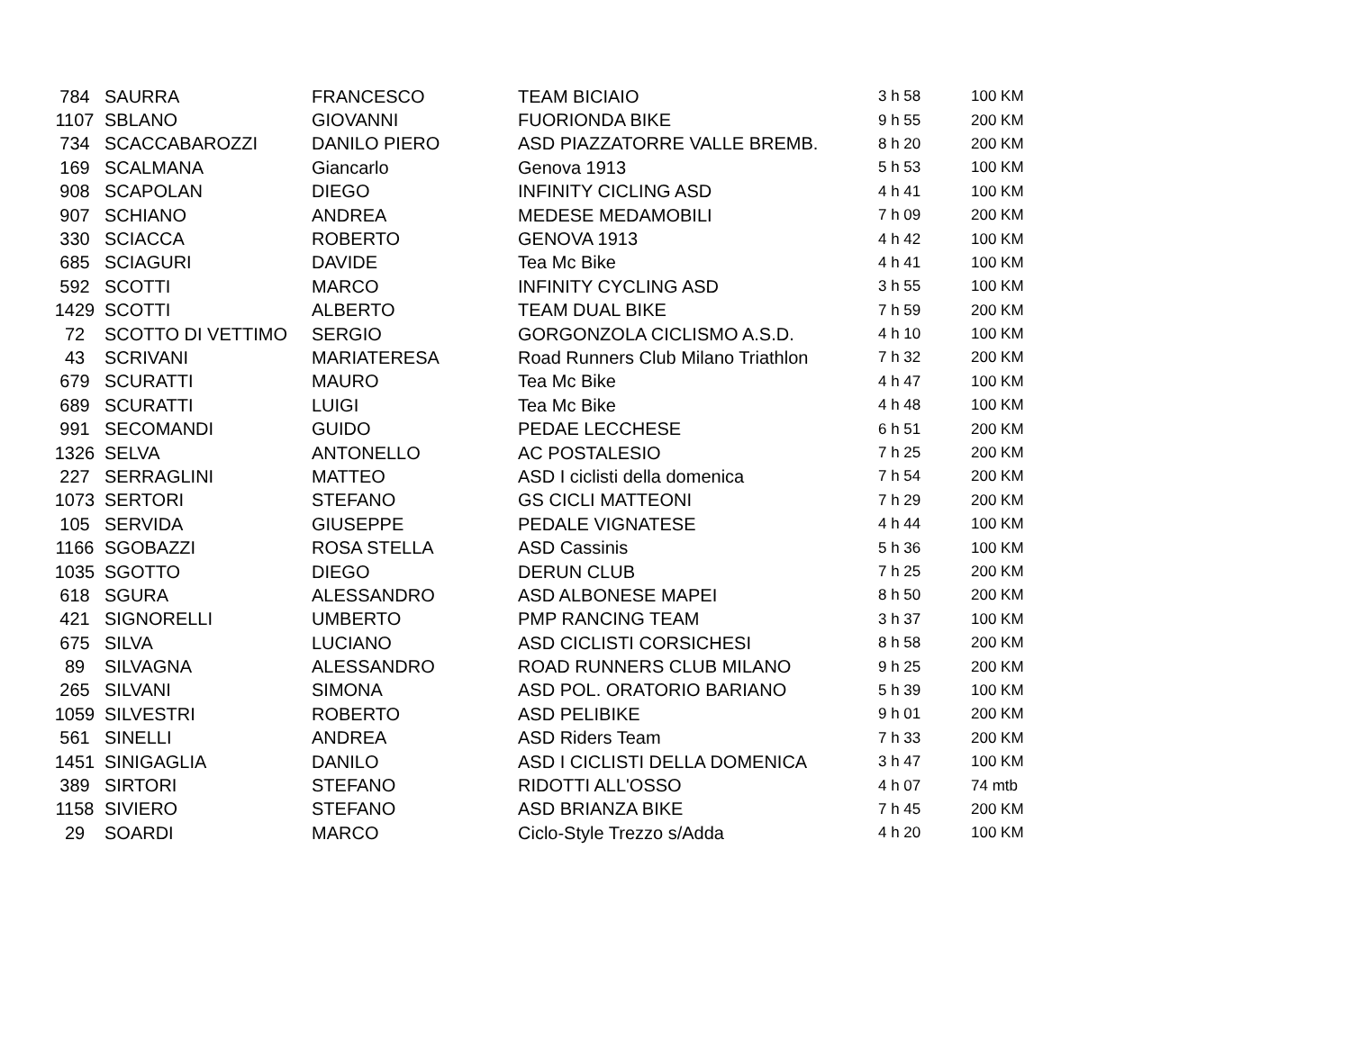| 784 | SAURRA | FRANCESCO | TEAM BICIAIO | 3 h 58 | 100 KM |
| 1107 | SBLANO | GIOVANNI | FUORIONDA BIKE | 9 h 55 | 200 KM |
| 734 | SCACCABAROZZI | DANILO PIERO | ASD PIAZZATORRE VALLE BREMB. | 8 h 20 | 200 KM |
| 169 | SCALMANA | Giancarlo | Genova 1913 | 5 h 53 | 100 KM |
| 908 | SCAPOLAN | DIEGO | INFINITY CICLING ASD | 4 h 41 | 100 KM |
| 907 | SCHIANO | ANDREA | MEDESE MEDAMOBILI | 7 h 09 | 200 KM |
| 330 | SCIACCA | ROBERTO | GENOVA 1913 | 4 h 42 | 100 KM |
| 685 | SCIAGURI | DAVIDE | Tea Mc Bike | 4 h 41 | 100 KM |
| 592 | SCOTTI | MARCO | INFINITY CYCLING ASD | 3 h 55 | 100 KM |
| 1429 | SCOTTI | ALBERTO | TEAM DUAL BIKE | 7 h 59 | 200 KM |
| 72 | SCOTTO DI VETTIMO | SERGIO | GORGONZOLA CICLISMO A.S.D. | 4 h 10 | 100 KM |
| 43 | SCRIVANI | MARIATERESA | Road Runners Club Milano Triathlon | 7 h 32 | 200 KM |
| 679 | SCURATTI | MAURO | Tea Mc Bike | 4 h 47 | 100 KM |
| 689 | SCURATTI | LUIGI | Tea Mc Bike | 4 h 48 | 100 KM |
| 991 | SECOMANDI | GUIDO | PEDAE LECCHESE | 6 h 51 | 200 KM |
| 1326 | SELVA | ANTONELLO | AC POSTALESIO | 7 h 25 | 200 KM |
| 227 | SERRAGLINI | MATTEO | ASD I ciclisti della domenica | 7 h 54 | 200 KM |
| 1073 | SERTORI | STEFANO | GS CICLI MATTEONI | 7 h 29 | 200 KM |
| 105 | SERVIDA | GIUSEPPE | PEDALE VIGNATESE | 4 h 44 | 100 KM |
| 1166 | SGOBAZZI | ROSA STELLA | ASD Cassinis | 5 h 36 | 100 KM |
| 1035 | SGOTTO | DIEGO | DERUN CLUB | 7 h 25 | 200 KM |
| 618 | SGURA | ALESSANDRO | ASD ALBONESE MAPEI | 8 h 50 | 200 KM |
| 421 | SIGNORELLI | UMBERTO | PMP RANCING TEAM | 3 h 37 | 100 KM |
| 675 | SILVA | LUCIANO | ASD CICLISTI CORSICHESI | 8 h 58 | 200 KM |
| 89 | SILVAGNA | ALESSANDRO | ROAD RUNNERS CLUB MILANO | 9 h 25 | 200 KM |
| 265 | SILVANI | SIMONA | ASD POL. ORATORIO BARIANO | 5 h 39 | 100 KM |
| 1059 | SILVESTRI | ROBERTO | ASD PELIBIKE | 9 h 01 | 200 KM |
| 561 | SINELLI | ANDREA | ASD Riders Team | 7 h 33 | 200 KM |
| 1451 | SINIGAGLIA | DANILO | ASD I CICLISTI DELLA DOMENICA | 3 h 47 | 100 KM |
| 389 | SIRTORI | STEFANO | RIDOTTI ALL'OSSO | 4 h 07 | 74 mtb |
| 1158 | SIVIERO | STEFANO | ASD BRIANZA BIKE | 7 h 45 | 200 KM |
| 29 | SOARDI | MARCO | Ciclo-Style Trezzo s/Adda | 4 h 20 | 100 KM |